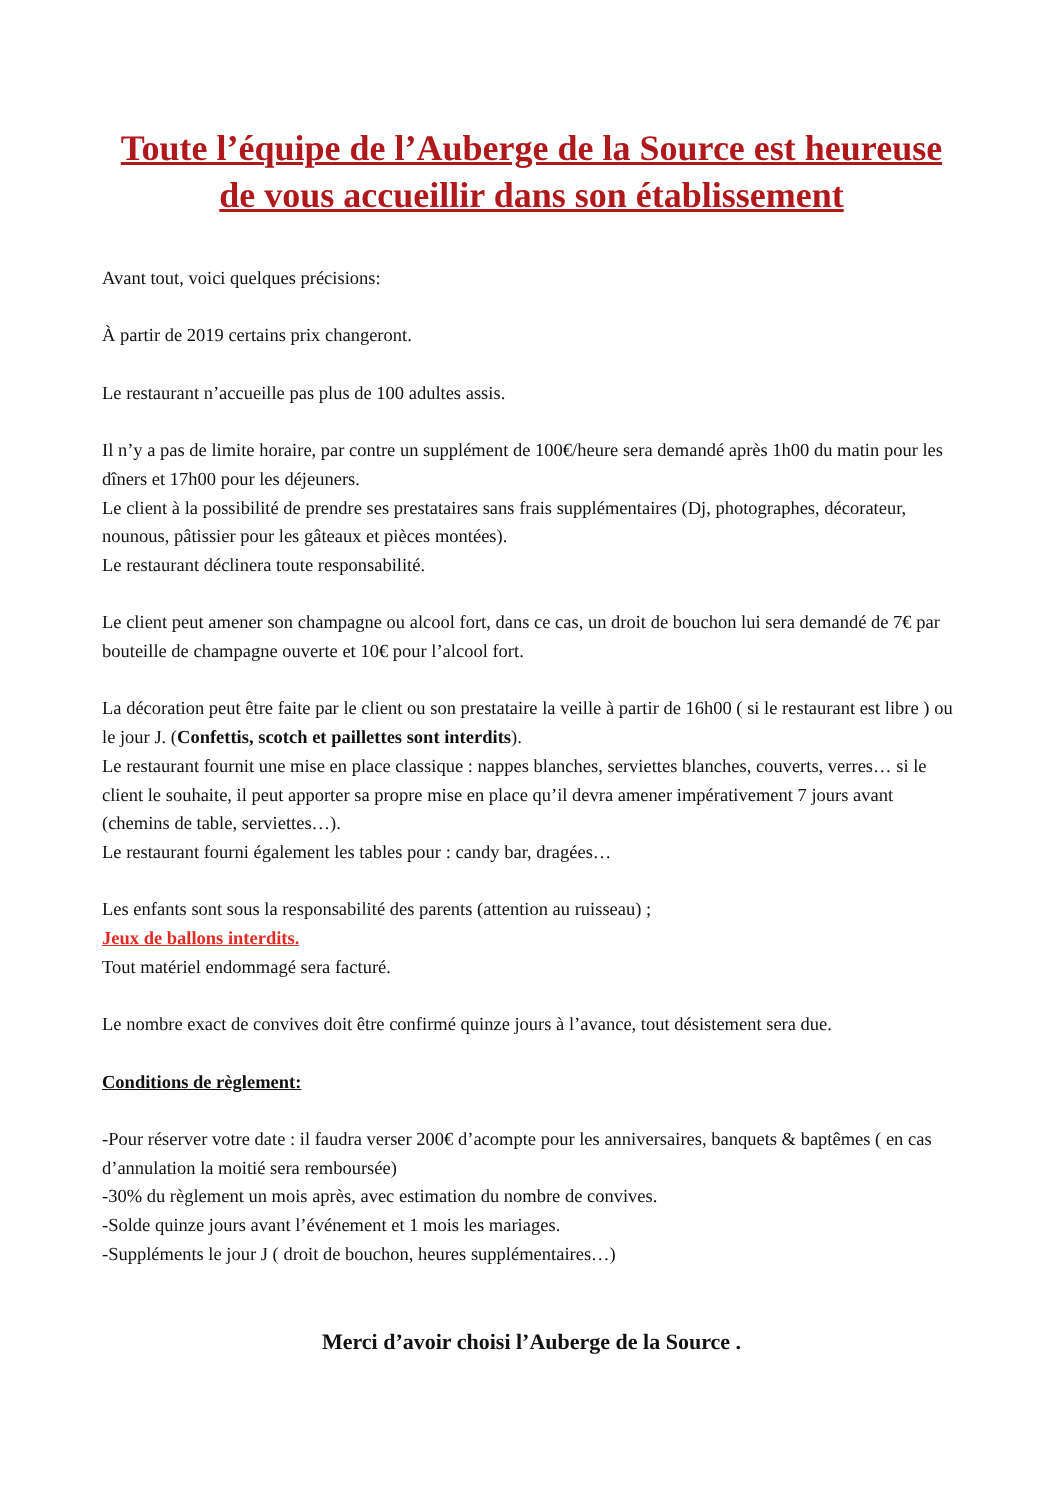Toute l’équipe de l’Auberge de la Source est heureuse de vous accueillir dans son établissement
Avant tout, voici quelques précisions:
À partir de 2019 certains prix changeront.
Le restaurant n’accueille pas plus de 100 adultes assis.
Il n’y a pas de limite horaire, par contre un supplément de 100€/heure sera demandé après 1h00 du matin pour les dîners et 17h00 pour les déjeuners.
Le client à la possibilité de prendre ses prestataires sans frais supplémentaires (Dj, photographes, décorateur, nounous, pâtissier pour les gâteaux et pièces montées).
Le restaurant déclinera toute responsabilité.
Le client peut amener son champagne ou alcool fort, dans ce cas, un droit de bouchon lui sera demandé de 7€ par bouteille de champagne ouverte et 10€ pour l’alcool fort.
La décoration peut être faite par le client ou son prestataire la veille à partir de 16h00 ( si le restaurant est libre ) ou le jour J. (Confettis, scotch et paillettes sont interdits).
Le restaurant fournit une mise en place classique : nappes blanches, serviettes blanches, couverts, verres… si le client le souhaite, il peut apporter sa propre mise en place qu’il devra amener impérativement 7 jours avant (chemins de table, serviettes…).
Le restaurant fourni également les tables pour : candy bar, dragées…
Les enfants sont sous la responsabilité des parents (attention au ruisseau) ;
Jeux de ballons interdits.
Tout matériel endommagé sera facturé.
Le nombre exact de convives doit être confirmé quinze jours à l’avance, tout désistement sera due.
Conditions de règlement:
-Pour réserver votre date : il faudra verser 200€ d’acompte pour les anniversaires, banquets & baptêmes ( en cas d’annulation la moitié sera remboursée)
-30% du règlement un mois après, avec estimation du nombre de convives.
-Solde quinze jours avant l’événement et 1 mois les mariages.
-Suppléments le jour J ( droit de bouchon, heures supplémentaires…)
Merci d’avoir choisi l’Auberge de la Source .